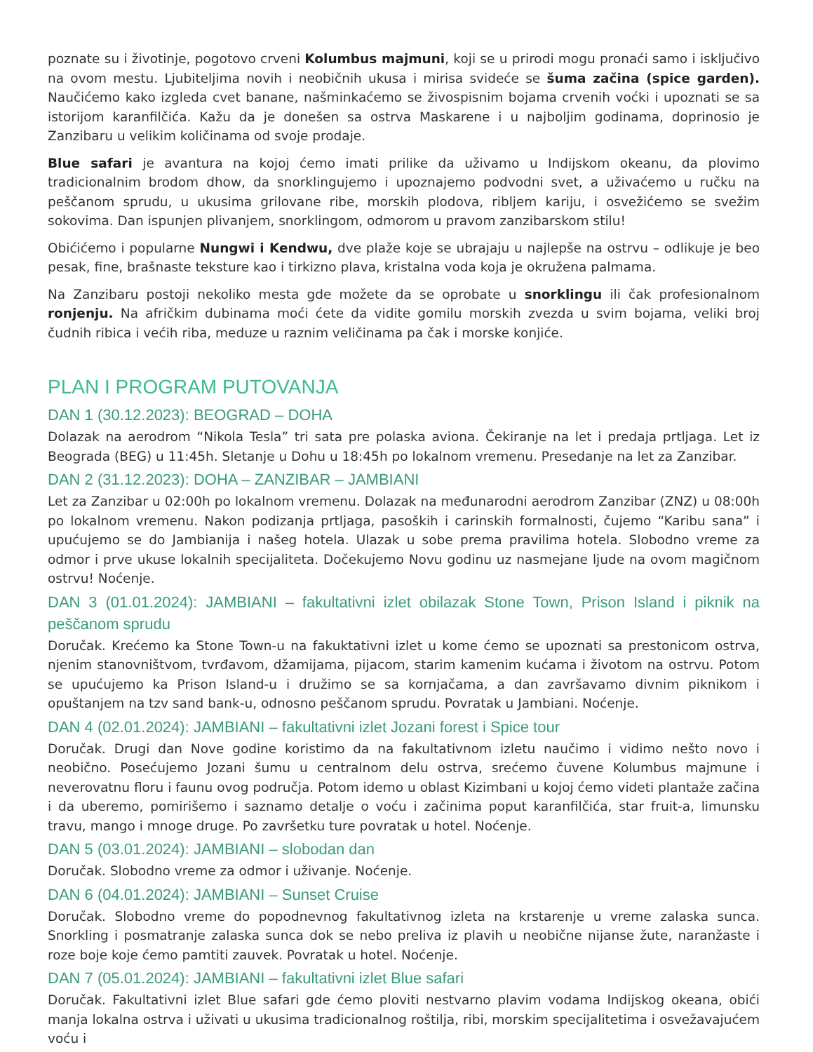poznate su i životinje, pogotovo crveni Kolumbus majmuni, koji se u prirodi mogu pronaći samo i isključivo na ovom mestu. Ljubiteljima novih i neobičnih ukusa i mirisa svideće se šuma začina (spice garden). Naučićemo kako izgleda cvet banane, našminkaćemo se živospisnim bojama crvenih voćki i upoznati se sa istorijom karanfilčića. Kažu da je donešen sa ostrva Maskarene i u najboljim godinama, doprinosio je Zanzibaru u velikim količinama od svoje prodaje.
Blue safari je avantura na kojoj ćemo imati prilike da uživamo u Indijskom okeanu, da plovimo tradicionalnim brodom dhow, da snorklingujemo i upoznajemo podvodni svet, a uživaćemo u ručku na peščanom sprudu, u ukusima grilovane ribe, morskih plodova, ribljem kariju, i osvežićemo se svežim sokovima. Dan ispunjen plivanjem, snorklingom, odmorom u pravom zanzibarskom stilu!
Obićićemo i popularne Nungwi i Kendwu, dve plaže koje se ubrajaju u najlepše na ostrvu – odlikuje je beo pesak, fine, brašnaste teksture kao i tirkizno plava, kristalna voda koja je okružena palmama.
Na Zanzibaru postoji nekoliko mesta gde možete da se oprobate u snorklingu ili čak profesionalnom ronjenju. Na afričkim dubinama moći ćete da vidite gomilu morskih zvezda u svim bojama, veliki broj čudnih ribica i većih riba, meduze u raznim veličinama pa čak i morske konjiće.
PLAN I PROGRAM PUTOVANJA
DAN 1 (30.12.2023): BEOGRAD – DOHA
Dolazak na aerodrom “Nikola Tesla” tri sata pre polaska aviona. Čekiranje na let i predaja prtljaga. Let iz Beograda (BEG) u 11:45h. Sletanje u Dohu u 18:45h po lokalnom vremenu. Presedanje na let za Zanzibar.
DAN 2 (31.12.2023): DOHA – ZANZIBAR – JAMBIANI
Let za Zanzibar u 02:00h po lokalnom vremenu. Dolazak na međunarodni aerodrom Zanzibar (ZNZ) u 08:00h po lokalnom vremenu. Nakon podizanja prtljaga, pasoških i carinskih formalnosti, čujemo “Karibu sana” i upućujemo se do Jambianija i našeg hotela. Ulazak u sobe prema pravilima hotela. Slobodno vreme za odmor i prve ukuse lokalnih specijaliteta. Dočekujemo Novu godinu uz nasmejane ljude na ovom magičnom ostrvu! Noćenje.
DAN 3 (01.01.2024): JAMBIANI – fakultativni izlet obilazak Stone Town, Prison Island i piknik na peščanom sprudu
Doručak. Krećemo ka Stone Town-u na fakuktativni izlet u kome ćemo se upoznati sa prestonicom ostrva, njenim stanovništvom, tvrđavom, džamijama, pijacom, starim kamenim kućama i životom na ostrvu. Potom se upućujemo ka Prison Island-u i družimo se sa kornjačama, a dan završavamo divnim piknikom i opuštanjem na tzv sand bank-u, odnosno peščanom sprudu. Povratak u Jambiani. Noćenje.
DAN 4 (02.01.2024): JAMBIANI – fakultativni izlet Jozani forest i Spice tour
Doručak. Drugi dan Nove godine koristimo da na fakultativnom izletu naučimo i vidimo nešto novo i neobično. Posećujemo Jozani šumu u centralnom delu ostrva, srećemo čuvene Kolumbus majmune i neverovatnu floru i faunu ovog područja. Potom idemo u oblast Kizimbani u kojoj ćemo videti plantaže začina i da uberemo, pomirišemo i saznamo detalje o voću i začinima poput karanfilčića, star fruit-a, limunsku travu, mango i mnoge druge. Po završetku ture povratak u hotel. Noćenje.
DAN 5 (03.01.2024): JAMBIANI – slobodan dan
Doručak. Slobodno vreme za odmor i uživanje. Noćenje.
DAN 6 (04.01.2024): JAMBIANI – Sunset Cruise
Doručak. Slobodno vreme do popodnevnog fakultativnog izleta na krstarenje u vreme zalaska sunca. Snorkling i posmatranje zalaska sunca dok se nebo preliva iz plavih u neobične nijanse žute, naranžaste i roze boje koje ćemo pamtiti zauvek. Povratak u hotel. Noćenje.
DAN 7 (05.01.2024): JAMBIANI – fakultativni izlet Blue safari
Doručak. Fakultativni izlet Blue safari gde ćemo ploviti nestvarno plavim vodama Indijskog okeana, obići manja lokalna ostrva i uživati u ukusima tradicionalnog roštilja, ribi, morskim specijalitetima i osvežavajućem voću i